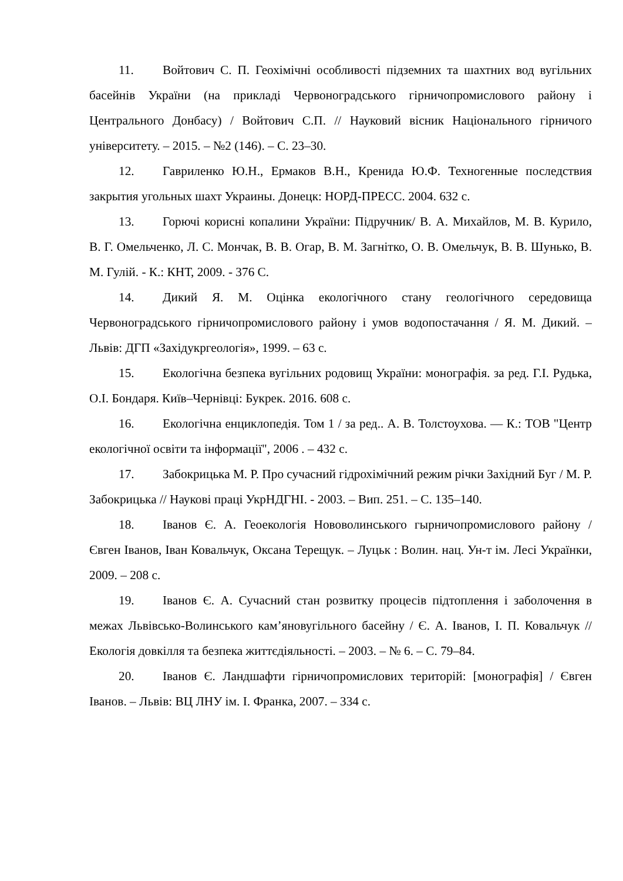11. Войтович С. П. Геохімічні особливості підземних та шахтних вод вугільних басейнів України (на прикладі Червоноградського гірничопромислового району і Центрального Донбасу) / Войтович С.П. // Науковий вісник Національного гірничого університету. – 2015. – №2 (146). – С. 23–30.
12. Гавриленко Ю.Н., Ермаков В.Н., Кренида Ю.Ф. Техногенные последствия закрытия угольных шахт Украины. Донецк: НОРД-ПРЕСС. 2004. 632 с.
13. Горючі корисні копалини України: Підручник/ В. А. Михайлов, М. В. Курило, В. Г. Омельченко, Л. С. Мончак, В. В. Огар, В. М. Загнітко, О. В. Омельчук, В. В. Шунько, В. М. Гулій. - К.: КНТ, 2009. - 376 С.
14. Дикий Я. М. Оцінка екологічного стану геологічного середовища Червоноградського гірничопромислового району і умов водопостачання / Я. М. Дикий. – Львів: ДГП «Західукргеологія», 1999. – 63 с.
15. Екологічна безпека вугільних родовищ України: монографія. за ред. Г.І. Рудька, О.І. Бондаря. Київ–Чернівці: Букрек. 2016. 608 с.
16. Екологічна енциклопедія. Том 1 / за ред.. А. В. Толстоухова. — К.: ТОВ "Центр екологічної освіти та інформації", 2006 . – 432 с.
17. Забокрицька М. Р. Про сучасний гідрохімічний режим річки Західний Буг / М. Р. Забокрицька // Наукові праці УкрНДГНІ. - 2003. – Вип. 251. – С. 135–140.
18. Іванов Є. А. Геоекологія Нововолинського гырничопромислового району / Євген Іванов, Іван Ковальчук, Оксана Терещук. – Луцьк : Волин. нац. Ун-т ім. Лесі Українки, 2009. – 208 с.
19. Іванов Є. А. Сучасний стан розвитку процесів підтоплення і заболочення в межах Львівсько-Волинського кам’яновугільного басейну / Є. А. Іванов, І. П. Ковальчук // Екологія довкілля та безпека життєдіяльності. – 2003. – № 6. – С. 79–84.
20. Іванов Є. Ландшафти гірничопромислових територій: [монографія] / Євген Іванов. – Львів: ВЦ ЛНУ ім. І. Франка, 2007. – 334 с.